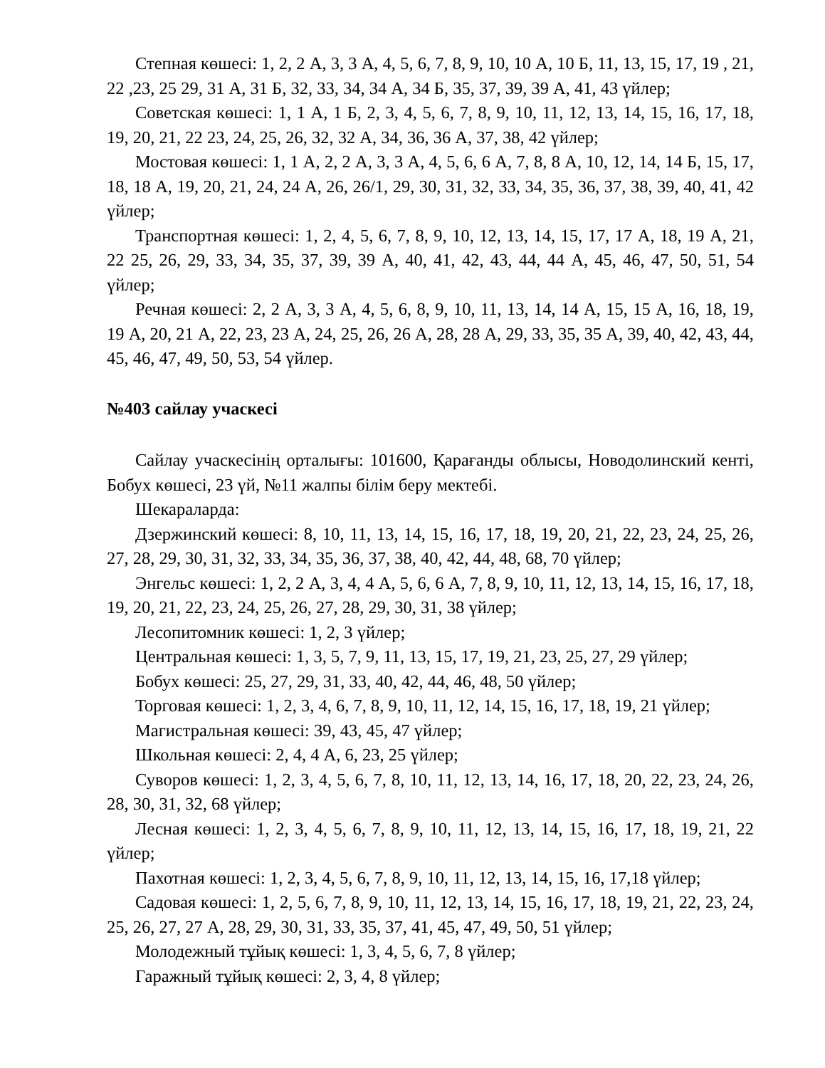Степная көшесі: 1, 2, 2 А, 3, 3 А, 4, 5, 6, 7, 8, 9, 10, 10 А, 10 Б, 11, 13, 15, 17, 19 , 21, 22 ,23, 25 29, 31 А, 31 Б, 32, 33, 34, 34 А, 34 Б, 35, 37, 39, 39 А, 41, 43 үйлер;
Советская көшесі: 1, 1 А, 1 Б, 2, 3, 4, 5, 6, 7, 8, 9, 10, 11, 12, 13, 14, 15, 16, 17, 18, 19, 20, 21, 22 23, 24, 25, 26, 32, 32 А, 34, 36, 36 А, 37, 38, 42 үйлер;
Мостовая көшесі: 1, 1 А, 2, 2 А, 3, 3 А, 4, 5, 6, 6 А, 7, 8, 8 А, 10, 12, 14, 14 Б, 15, 17, 18, 18 А, 19, 20, 21, 24, 24 А, 26, 26/1, 29, 30, 31, 32, 33, 34, 35, 36, 37, 38, 39, 40, 41, 42 үйлер;
Транспортная көшесі: 1, 2, 4, 5, 6, 7, 8, 9, 10, 12, 13, 14, 15, 17, 17 А, 18, 19 А, 21, 22 25, 26, 29, 33, 34, 35, 37, 39, 39 А, 40, 41, 42, 43, 44, 44 А, 45, 46, 47, 50, 51, 54 үйлер;
Речная көшесі: 2, 2 А, 3, 3 А, 4, 5, 6, 8, 9, 10, 11, 13, 14, 14 А, 15, 15 А, 16, 18, 19, 19 А, 20, 21 А, 22, 23, 23 А, 24, 25, 26, 26 А, 28, 28 А, 29, 33, 35, 35 А, 39, 40, 42, 43, 44, 45, 46, 47, 49, 50, 53, 54 үйлер.
№403 сайлау учаскесі
Сайлау учаскесінің орталығы: 101600, Қарағанды облысы, Новодолинский кенті, Бобух көшесі, 23 үй, №11 жалпы білім беру мектебі.
Шекараларда:
Дзержинский көшесі: 8, 10, 11, 13, 14, 15, 16, 17, 18, 19, 20, 21, 22, 23, 24, 25, 26, 27, 28, 29, 30, 31, 32, 33, 34, 35, 36, 37, 38, 40, 42, 44, 48, 68, 70 үйлер;
Энгельс көшесі: 1, 2, 2 А, 3, 4, 4 А, 5, 6, 6 А, 7, 8, 9, 10, 11, 12, 13, 14, 15, 16, 17, 18, 19, 20, 21, 22, 23, 24, 25, 26, 27, 28, 29, 30, 31, 38 үйлер;
Лесопитомник көшесі: 1, 2, 3 үйлер;
Центральная көшесі: 1, 3, 5, 7, 9, 11, 13, 15, 17, 19, 21, 23, 25, 27, 29 үйлер;
Бобух көшесі: 25, 27, 29, 31, 33, 40, 42, 44, 46, 48, 50 үйлер;
Торговая көшесі: 1, 2, 3, 4, 6, 7, 8, 9, 10, 11, 12, 14, 15, 16, 17, 18, 19, 21 үйлер;
Магистральная көшесі: 39, 43, 45, 47 үйлер;
Школьная көшесі: 2, 4, 4 А, 6, 23, 25 үйлер;
Суворов көшесі: 1, 2, 3, 4, 5, 6, 7, 8, 10, 11, 12, 13, 14, 16, 17, 18, 20, 22, 23, 24, 26, 28, 30, 31, 32, 68 үйлер;
Лесная көшесі: 1, 2, 3, 4, 5, 6, 7, 8, 9, 10, 11, 12, 13, 14, 15, 16, 17, 18, 19, 21, 22 үйлер;
Пахотная көшесі: 1, 2, 3, 4, 5, 6, 7, 8, 9, 10, 11, 12, 13, 14, 15, 16, 17,18 үйлер;
Садовая көшесі: 1, 2, 5, 6, 7, 8, 9, 10, 11, 12, 13, 14, 15, 16, 17, 18, 19, 21, 22, 23, 24, 25, 26, 27, 27 А, 28, 29, 30, 31, 33, 35, 37, 41, 45, 47, 49, 50, 51 үйлер;
Молодежный тұйық көшесі: 1, 3, 4, 5, 6, 7, 8 үйлер;
Гаражный тұйық көшесі: 2, 3, 4, 8 үйлер;